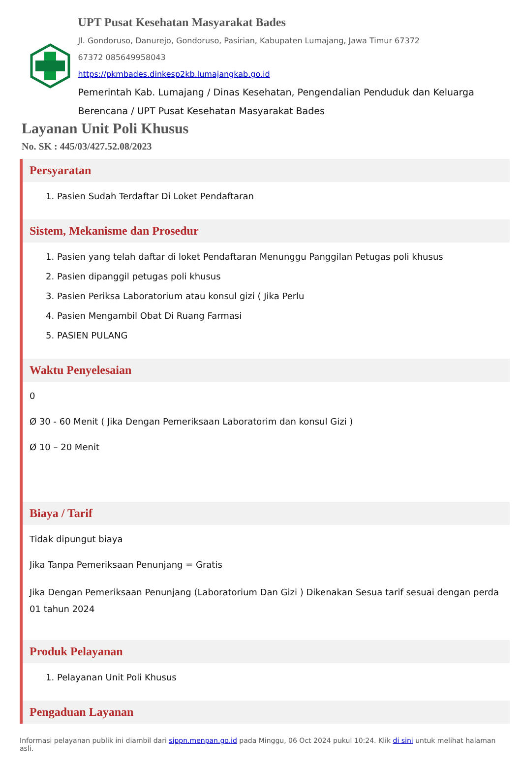UPT Pusat Kesehatan Masyarakat Bades
Jl. Gondoruso, Danurejo, Gondoruso, Pasirian, Kabupaten Lumajang, Jawa Timur 67372
67372 085649958043
https://pkmbades.dinkesp2kb.lumajangkab.go.id
Pemerintah Kab. Lumajang / Dinas Kesehatan, Pengendalian Penduduk dan Keluarga Berencana / UPT Pusat Kesehatan Masyarakat Bades
Layanan Unit Poli Khusus
No. SK : 445/03/427.52.08/2023
Persyaratan
1. Pasien Sudah Terdaftar Di Loket Pendaftaran
Sistem, Mekanisme dan Prosedur
1. Pasien yang telah daftar di loket Pendaftaran Menunggu Panggilan Petugas poli khusus
2. Pasien dipanggil petugas poli khusus
3. Pasien Periksa Laboratorium atau konsul gizi ( Jika Perlu
4. Pasien Mengambil Obat Di Ruang Farmasi
5. PASIEN PULANG
Waktu Penyelesaian
0
Ø 30 - 60 Menit ( Jika Dengan Pemeriksaan Laboratorim dan konsul Gizi )
Ø 10 – 20 Menit
Biaya / Tarif
Tidak dipungut biaya
Jika Tanpa Pemeriksaan Penunjang = Gratis
Jika Dengan Pemeriksaan Penunjang (Laboratorium Dan Gizi ) Dikenakan Sesua tarif sesuai dengan perda 01 tahun 2024
Produk Pelayanan
1. Pelayanan Unit Poli Khusus
Pengaduan Layanan
Informasi pelayanan publik ini diambil dari sippn.menpan.go.id pada Minggu, 06 Oct 2024 pukul 10:24. Klik di sini untuk melihat halaman asli.